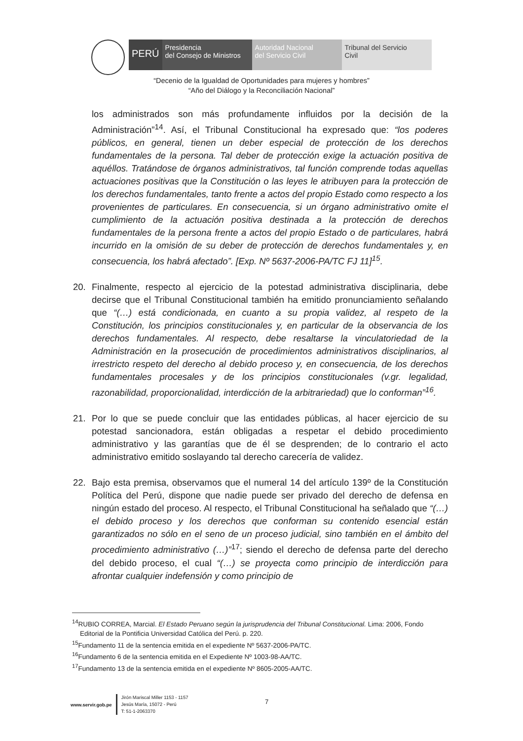PERÚ
Presidencia
del Consejo de Ministros
Autoridad Nacional
del Servicio Civil
Tribunal del Servicio
Civil
“Decenio de la Igualdad de Oportunidades para mujeres y hombres”
“Año del Diálogo y la Reconciliación Nacional”
los administrados son más profundamente influidos por la decisión de la Administración”<sup>14</sup>. Así, el Tribunal Constitucional ha expresado que: “los poderes públicos, en general, tienen un deber especial de protección de los derechos fundamentales de la persona. Tal deber de protección exige la actuación positiva de aquéllos. Tratándose de órganos administrativos, tal función comprende todas aquellas actuaciones positivas que la Constitución o las leyes le atribuyen para la protección de los derechos fundamentales, tanto frente a actos del propio Estado como respecto a los provenientes de particulares. En consecuencia, si un órgano administrativo omite el cumplimiento de la actuación positiva destinada a la protección de derechos fundamentales de la persona frente a actos del propio Estado o de particulares, habrá incurrido en la omisión de su deber de protección de derechos fundamentales y, en consecuencia, los habrá afectado”. [Exp. Nº 5637-2006-PA/TC FJ 11]<sup>15</sup>.
20. Finalmente, respecto al ejercicio de la potestad administrativa disciplinaria, debe decirse que el Tribunal Constitucional también ha emitido pronunciamiento señalando que “(…) está condicionada, en cuanto a su propia validez, al respeto de la Constitución, los principios constitucionales y, en particular de la observancia de los derechos fundamentales. Al respecto, debe resaltarse la vinculatoriedad de la Administración en la prosecución de procedimientos administrativos disciplinarios, al irrestricto respeto del derecho al debido proceso y, en consecuencia, de los derechos fundamentales procesales y de los principios constitucionales (v.gr. legalidad, razonabilidad, proporcionalidad, interdicción de la arbitrariedad) que lo conforman”<sup>16</sup>.
21. Por lo que se puede concluir que las entidades públicas, al hacer ejercicio de su potestad sancionadora, están obligadas a respetar el debido procedimiento administrativo y las garantías que de él se desprenden; de lo contrario el acto administrativo emitido soslayando tal derecho carecería de validez.
22. Bajo esta premisa, observamos que el numeral 14 del artículo 139º de la Constitución Política del Perú, dispone que nadie puede ser privado del derecho de defensa en ningún estado del proceso. Al respecto, el Tribunal Constitucional ha señalado que “(…) el debido proceso y los derechos que conforman su contenido esencial están garantizados no sólo en el seno de un proceso judicial, sino también en el ámbito del procedimiento administrativo (…)”<sup>17</sup>; siendo el derecho de defensa parte del derecho del debido proceso, el cual “(…) se proyecta como principio de interdicción para afrontar cualquier indefensión y como principio de
<sup>14</sup> RUBIO CORREA, Marcial. El Estado Peruano según la jurisprudencia del Tribunal Constitucional. Lima: 2006, Fondo Editorial de la Pontificia Universidad Católica del Perú. p. 220.
<sup>15</sup> Fundamento 11 de la sentencia emitida en el expediente Nº 5637-2006-PA/TC.
<sup>16</sup> Fundamento 6 de la sentencia emitida en el Expediente Nº 1003-98-AA/TC.
<sup>17</sup> Fundamento 13 de la sentencia emitida en el expediente Nº 8605-2005-AA/TC.
www.servir.gob.pe
Jirón Mariscal Miller 1153 - 1157
Jesús María, 15072 - Perú
T: 51-1-2063370
7